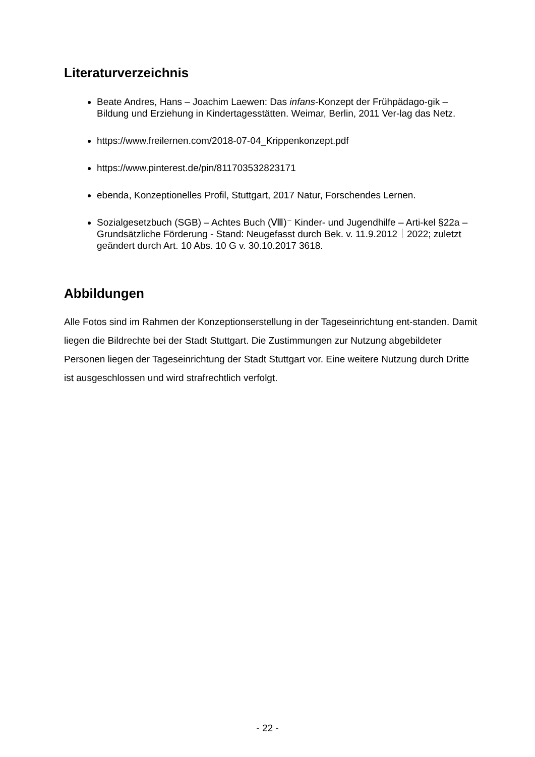Literaturverzeichnis
Beate Andres, Hans – Joachim Laewen: Das infans-Konzept der Frühpädago-gik – Bildung und Erziehung in Kindertagesstätten. Weimar, Berlin, 2011 Ver-lag das Netz.
https://www.freilernen.com/2018-07-04_Krippenkonzept.pdf
https://www.pinterest.de/pin/811703532823171
ebenda, Konzeptionelles Profil, Stuttgart, 2017 Natur, Forschendes Lernen.
Sozialgesetzbuch (SGB) – Achtes Buch (Ⅷ)⁻ Kinder- und Jugendhilfe – Arti-kel §22a – Grundsätzliche Förderung - Stand: Neugefasst durch Bek. v. 11.9.2012｜2022; zuletzt geändert durch Art. 10 Abs. 10 G v. 30.10.2017 3618.
Abbildungen
Alle Fotos sind im Rahmen der Konzeptionserstellung in der Tageseinrichtung ent-standen. Damit liegen die Bildrechte bei der Stadt Stuttgart. Die Zustimmungen zur Nutzung abgebildeter Personen liegen der Tageseinrichtung der Stadt Stuttgart vor. Eine weitere Nutzung durch Dritte ist ausgeschlossen und wird strafrechtlich verfolgt.
- 22 -